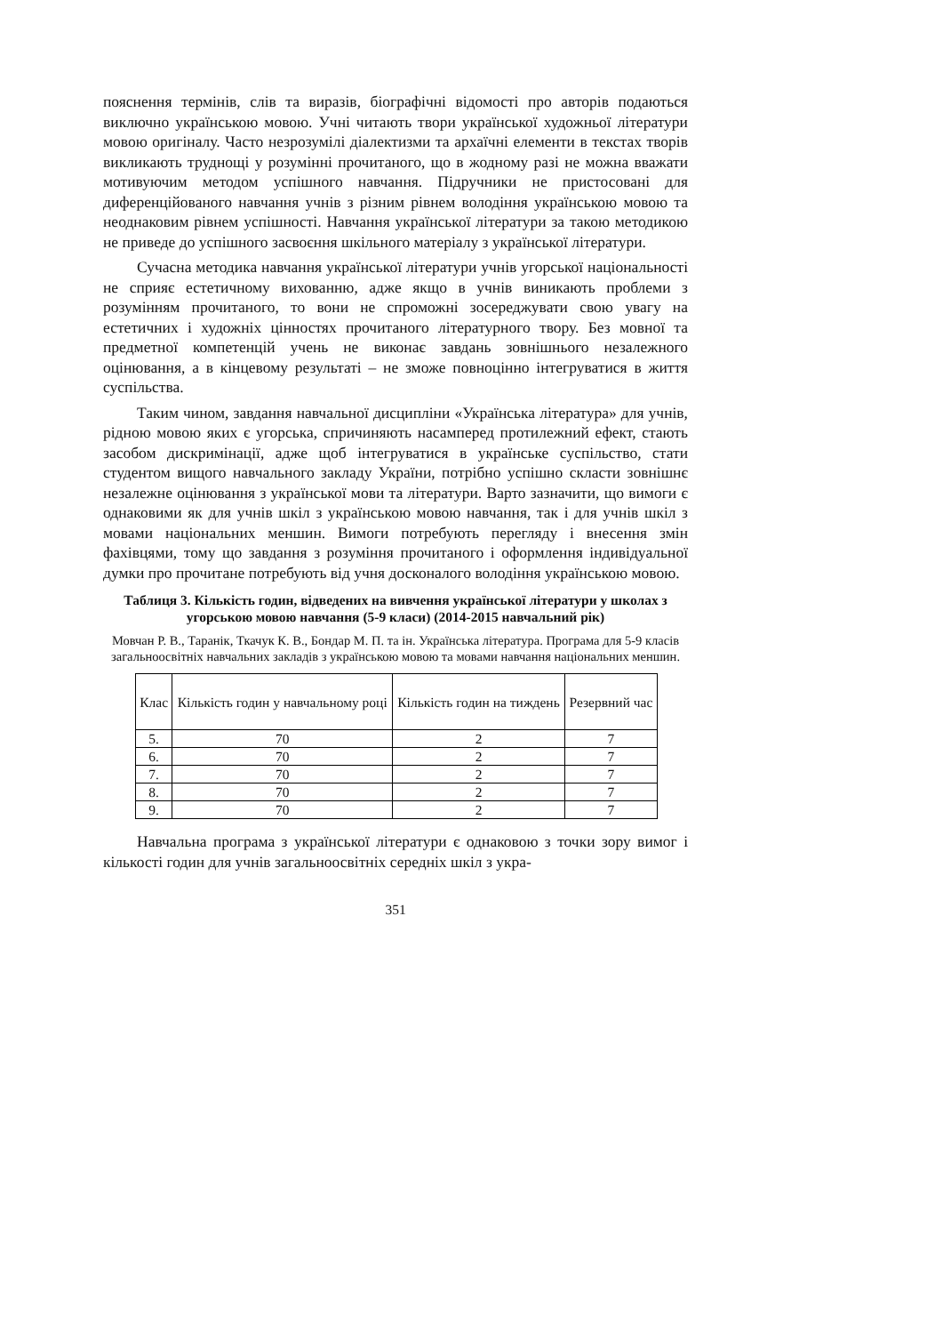пояснення термінів, слів та виразів, біографічні відомості про авторів подаються виключно українською мовою. Учні читають твори української художньої літератури мовою оригіналу. Часто незрозумілі діалектизми та архаїчні елементи в текстах творів викликають труднощі у розумінні прочитаного, що в жодному разі не можна вважати мотивуючим методом успішного навчання. Підручники не пристосовані для диференційованого навчання учнів з різним рівнем володіння українською мовою та неоднаковим рівнем успішності. Навчання української літератури за такою методикою не приведе до успішного засвоєння шкільного матеріалу з української літератури.
Сучасна методика навчання української літератури учнів угорської національності не сприяє естетичному вихованню, адже якщо в учнів виникають проблеми з розумінням прочитаного, то вони не спроможні зосереджувати свою увагу на естетичних і художніх цінностях прочитаного літературного твору. Без мовної та предметної компетенцій учень не виконає завдань зовнішнього незалежного оцінювання, а в кінцевому результаті – не зможе повноцінно інтегруватися в життя суспільства.
Таким чином, завдання навчальної дисципліни «Українська література» для учнів, рідною мовою яких є угорська, спричиняють насамперед протилежний ефект, стають засобом дискримінації, адже щоб інтегруватися в українське суспільство, стати студентом вищого навчального закладу України, потрібно успішно скласти зовнішнє незалежне оцінювання з української мови та літератури. Варто зазначити, що вимоги є однаковими як для учнів шкіл з українською мовою навчання, так і для учнів шкіл з мовами національних меншин. Вимоги потребують перегляду і внесення змін фахівцями, тому що завдання з розуміння прочитаного і оформлення індивідуальної думки про прочитане потребують від учня досконалого володіння українською мовою.
Таблиця 3. Кількість годин, відведених на вивчення української літератури у школах з угорською мовою навчання (5-9 класи) (2014-2015 навчальний рік)
Мовчан Р. В., Таранік, Ткачук К. В., Бондар М. П. та ін. Українська література. Програма для 5-9 класів загальноосвітніх навчальних закладів з українською мовою та мовами навчання національних меншин.
| Клас | Кількість годин у навчальному році | Кількість годин на тиждень | Резервний час |
| --- | --- | --- | --- |
| 5. | 70 | 2 | 7 |
| 6. | 70 | 2 | 7 |
| 7. | 70 | 2 | 7 |
| 8. | 70 | 2 | 7 |
| 9. | 70 | 2 | 7 |
Навчальна програма з української літератури є однаковою з точки зору вимог і кількості годин для учнів загальноосвітніх середніх шкіл з укра-
351